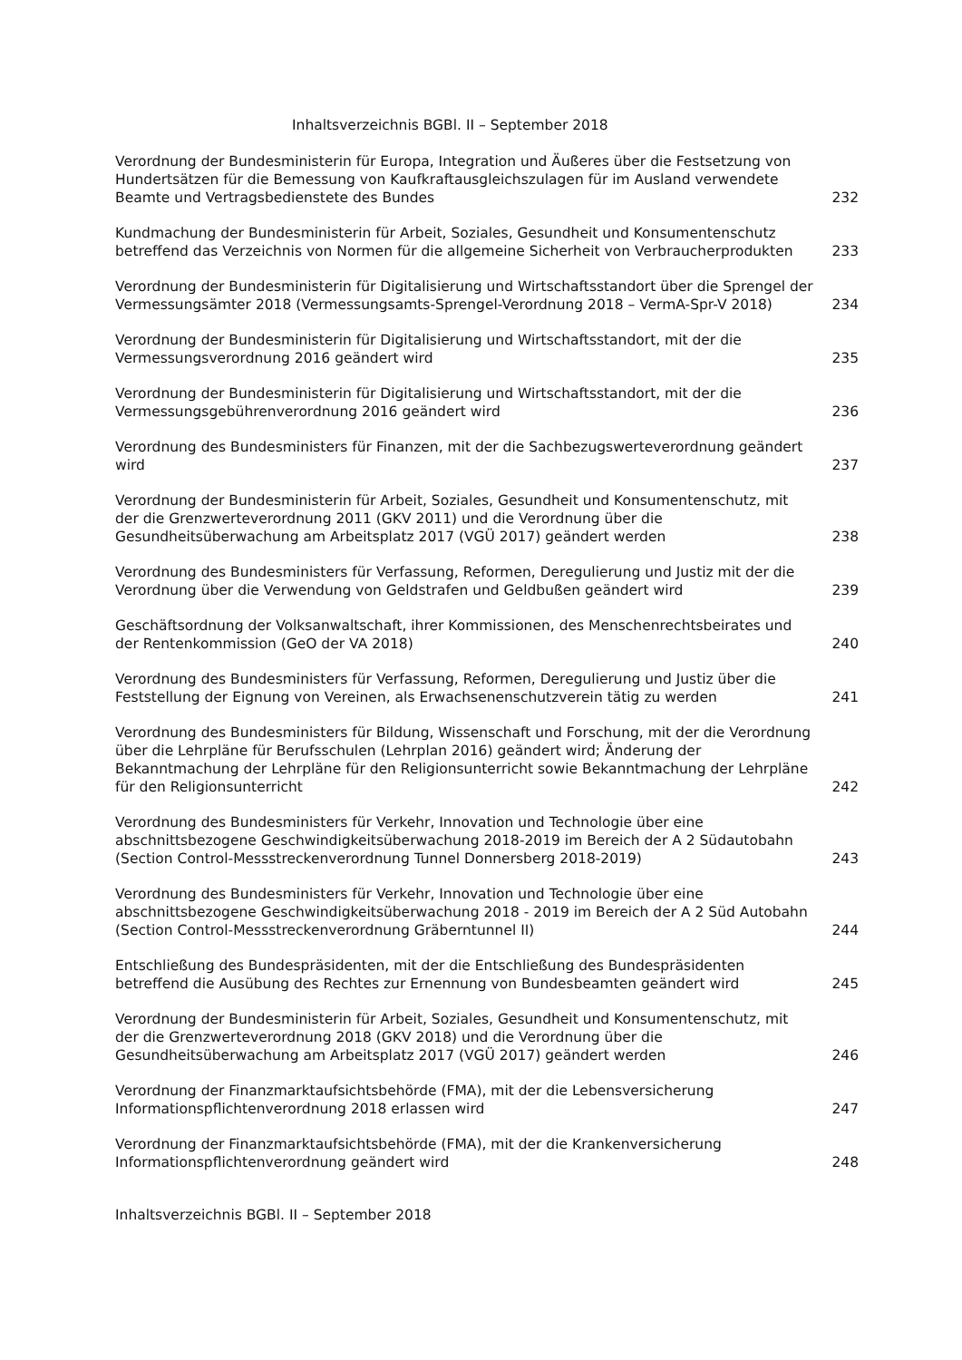Inhaltsverzeichnis BGBl. II – September 2018
Verordnung der Bundesministerin für Europa, Integration und Äußeres über die Festsetzung von Hundertsätzen für die Bemessung von Kaufkraftausgleichszulagen für im Ausland verwendete Beamte und Vertragsbedienstete des Bundes
232
Kundmachung der Bundesministerin für Arbeit, Soziales, Gesundheit und Konsumentenschutz betreffend das Verzeichnis von Normen für die allgemeine Sicherheit von Verbraucherprodukten
233
Verordnung der Bundesministerin für Digitalisierung und Wirtschaftsstandort über die Sprengel der Vermessungsämter 2018 (Vermessungsamts-Sprengel-Verordnung 2018 – VermA-Spr-V 2018)
234
Verordnung der Bundesministerin für Digitalisierung und Wirtschaftsstandort, mit der die Vermessungsverordnung 2016 geändert wird
235
Verordnung der Bundesministerin für Digitalisierung und Wirtschaftsstandort, mit der die Vermessungsgebührenverordnung 2016 geändert wird
236
Verordnung des Bundesministers für Finanzen, mit der die Sachbezugswerteverordnung geändert wird
237
Verordnung der Bundesministerin für Arbeit, Soziales, Gesundheit und Konsumentenschutz, mit der die Grenzwerteverordnung 2011 (GKV 2011) und die Verordnung über die Gesundheitsüberwachung am Arbeitsplatz 2017 (VGÜ 2017) geändert werden
238
Verordnung des Bundesministers für Verfassung, Reformen, Deregulierung und Justiz mit der die Verordnung über die Verwendung von Geldstrafen und Geldbußen geändert wird
239
Geschäftsordnung der Volksanwaltschaft, ihrer Kommissionen, des Menschenrechtsbeirates und der Rentenkommission (GeO der VA 2018)
240
Verordnung des Bundesministers für Verfassung, Reformen, Deregulierung und Justiz über die Feststellung der Eignung von Vereinen, als Erwachsenenschutzverein tätig zu werden
241
Verordnung des Bundesministers für Bildung, Wissenschaft und Forschung, mit der die Verordnung über die Lehrpläne für Berufsschulen (Lehrplan 2016) geändert wird; Änderung der Bekanntmachung der Lehrpläne für den Religionsunterricht sowie Bekanntmachung der Lehrpläne für den Religionsunterricht
242
Verordnung des Bundesministers für Verkehr, Innovation und Technologie über eine abschnittsbezogene Geschwindigkeitsüberwachung 2018-2019 im Bereich der A 2 Südautobahn (Section Control-Messstreckenverordnung Tunnel Donnersberg 2018-2019)
243
Verordnung des Bundesministers für Verkehr, Innovation und Technologie über eine abschnittsbezogene Geschwindigkeitsüberwachung 2018 - 2019 im Bereich der A 2 Süd Autobahn (Section Control-Messstreckenverordnung Gräberntunnel II)
244
Entschließung des Bundespräsidenten, mit der die Entschließung des Bundespräsidenten betreffend die Ausübung des Rechtes zur Ernennung von Bundesbeamten geändert wird
245
Verordnung der Bundesministerin für Arbeit, Soziales, Gesundheit und Konsumentenschutz, mit der die Grenzwerteverordnung 2018 (GKV 2018) und die Verordnung über die Gesundheitsüberwachung am Arbeitsplatz 2017 (VGÜ 2017) geändert werden
246
Verordnung der Finanzmarktaufsichtsbehörde (FMA), mit der die Lebensversicherung Informationspflichtenverordnung 2018 erlassen wird
247
Verordnung der Finanzmarktaufsichtsbehörde (FMA), mit der die Krankenversicherung Informationspflichtenverordnung geändert wird
248
Inhaltsverzeichnis BGBl. II – September 2018